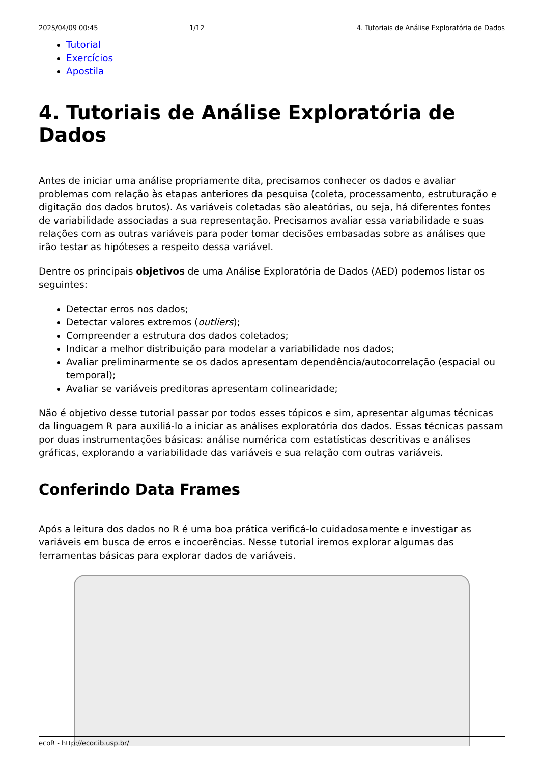2025/04/09 00:45 1/12 4. Tutoriais de Análise Exploratória de Dados
Tutorial
Exercícios
Apostila
4. Tutoriais de Análise Exploratória de Dados
Antes de iniciar uma análise propriamente dita, precisamos conhecer os dados e avaliar problemas com relação às etapas anteriores da pesquisa (coleta, processamento, estruturação e digitação dos dados brutos). As variáveis coletadas são aleatórias, ou seja, há diferentes fontes de variabilidade associadas a sua representação. Precisamos avaliar essa variabilidade e suas relações com as outras variáveis para poder tomar decisões embasadas sobre as análises que irão testar as hipóteses a respeito dessa variável.
Dentre os principais objetivos de uma Análise Exploratória de Dados (AED) podemos listar os seguintes:
Detectar erros nos dados;
Detectar valores extremos (outliers);
Compreender a estrutura dos dados coletados;
Indicar a melhor distribuição para modelar a variabilidade nos dados;
Avaliar preliminarmente se os dados apresentam dependência/autocorrelação (espacial ou temporal);
Avaliar se variáveis preditoras apresentam colinearidade;
Não é objetivo desse tutorial passar por todos esses tópicos e sim, apresentar algumas técnicas da linguagem R para auxiliá-lo a iniciar as análises exploratória dos dados. Essas técnicas passam por duas instrumentações básicas: análise numérica com estatísticas descritivas e análises gráficas, explorando a variabilidade das variáveis e sua relação com outras variáveis.
Conferindo Data Frames
Após a leitura dos dados no R é uma boa prática verificá-lo cuidadosamente e investigar as variáveis em busca de erros e incoerências. Nesse tutorial iremos explorar algumas das ferramentas básicas para explorar dados de variáveis.
ecoR - http://ecor.ib.usp.br/